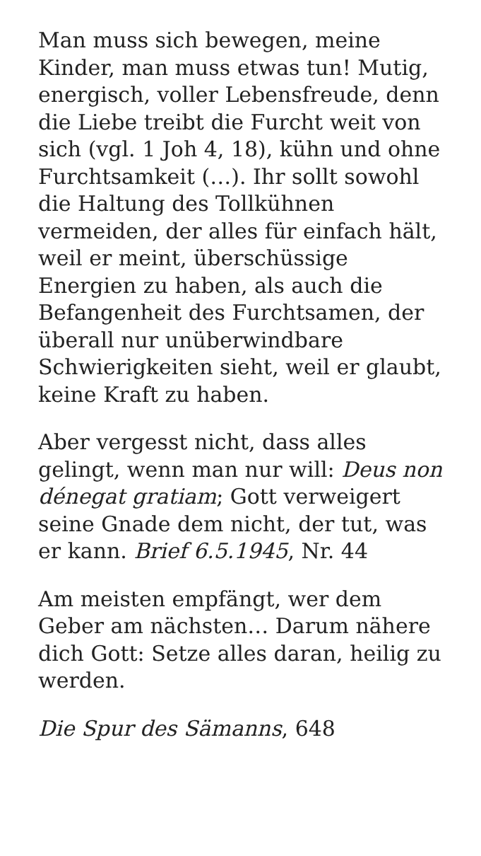Man muss sich bewegen, meine Kinder, man muss etwas tun! Mutig, energisch, voller Lebensfreude, denn die Liebe treibt die Furcht weit von sich (vgl. 1 Joh 4, 18), kühn und ohne Furchtsamkeit (…). Ihr sollt sowohl die Haltung des Tollkühnen vermeiden, der alles für einfach hält, weil er meint, überschüssige Energien zu haben, als auch die Befangenheit des Furchtsamen, der überall nur unüberwindbare Schwierigkeiten sieht, weil er glaubt, keine Kraft zu haben.
Aber vergesst nicht, dass alles gelingt, wenn man nur will: Deus non dénegat gratiam; Gott verweigert seine Gnade dem nicht, der tut, was er kann. Brief 6.5.1945, Nr. 44
Am meisten empfängt, wer dem Geber am nächsten… Darum nähere dich Gott: Setze alles daran, heilig zu werden.
Die Spur des Sämanns, 648